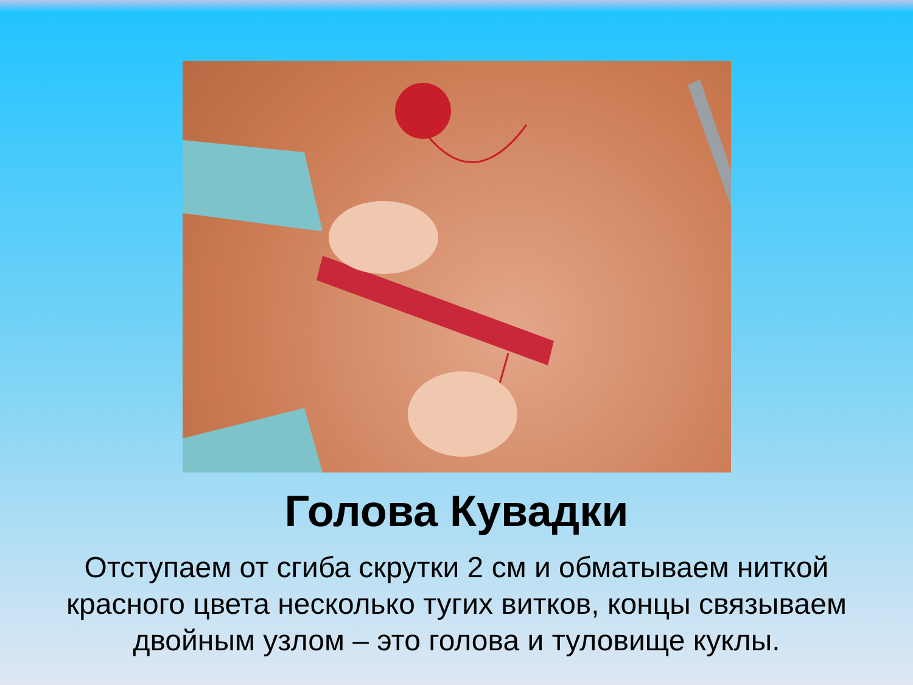Голова Кувадки
Отступаем от сгиба скрутки 2 см и обматываем ниткой красного цвета несколько тугих витков, концы связываем двойным узлом – это голова и туловище куклы.